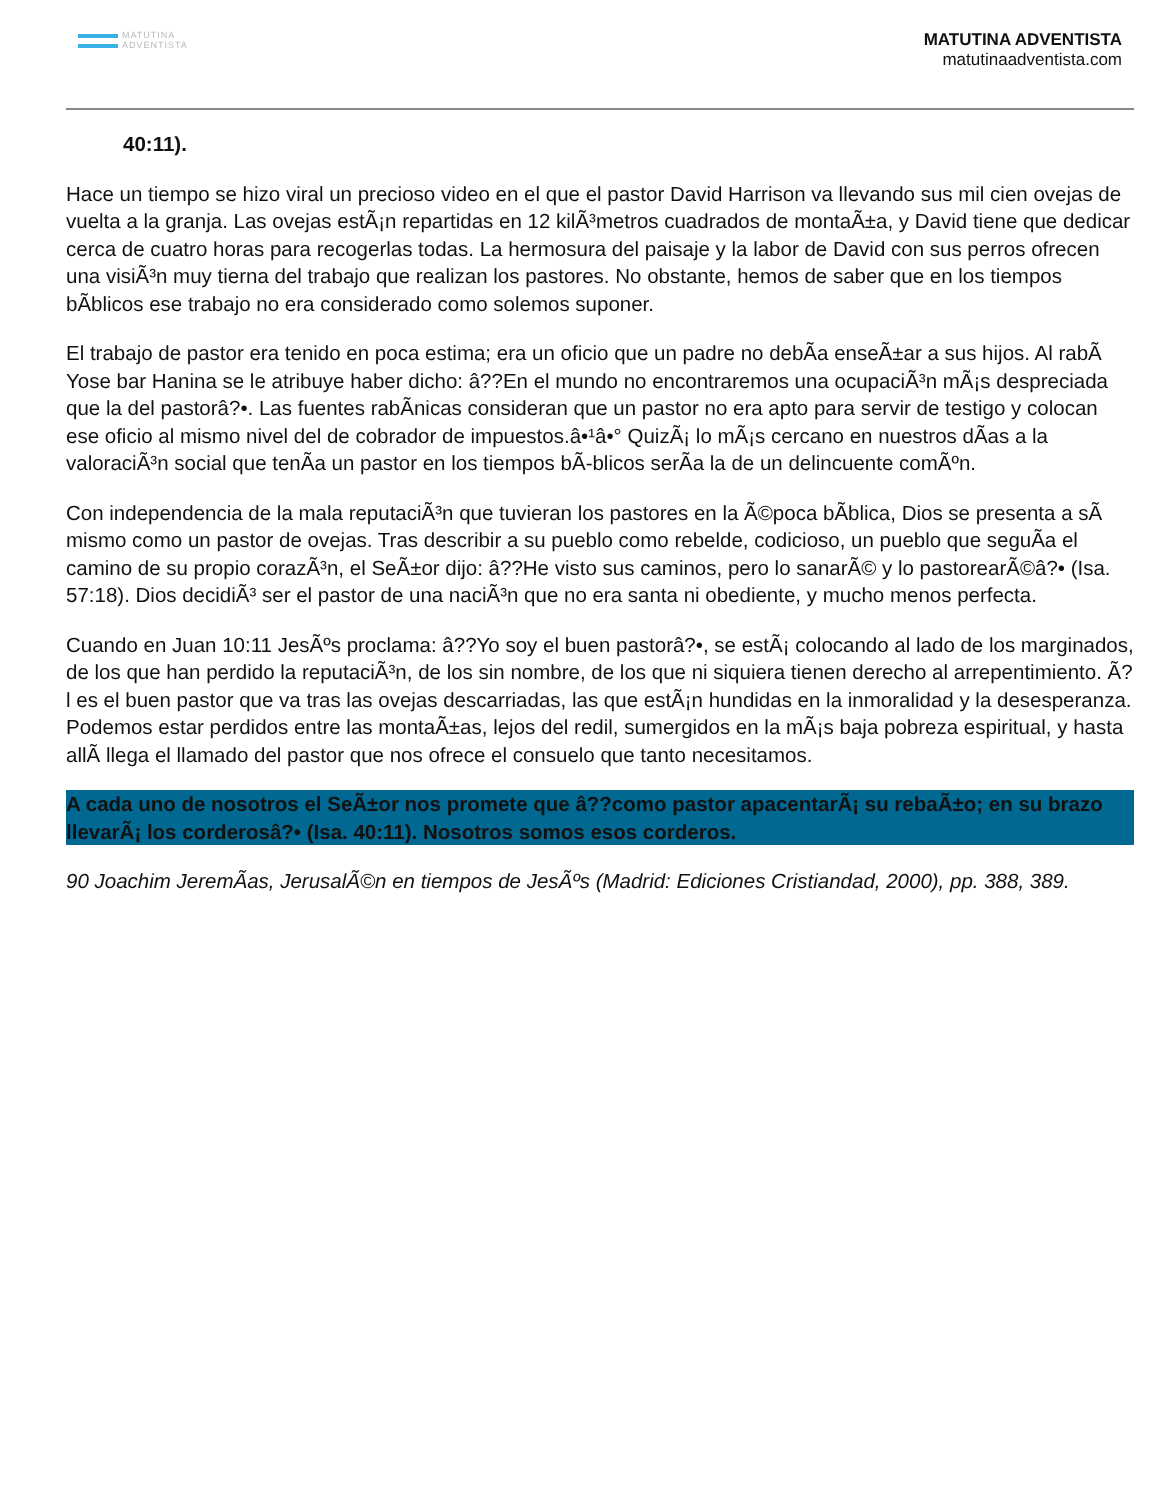MATUTINA
ADVENTISTA
MATUTINA ADVENTISTA
matutinaadventista.com
40:11).
Hace un tiempo se hizo viral un precioso video en el que el pastor David Harrison va llevando sus mil cien ovejas de vuelta a la granja. Las ovejas estÃ¡n repartidas en 12 kilÃ³metros cuadrados de montaÃ±a, y David tiene que dedicar cerca de cuatro horas para recogerlas todas. La hermosura del paisaje y la labor de David con sus perros ofrecen una visiÃ³n muy tierna del trabajo que realizan los pastores. No obstante, hemos de saber que en los tiempos bÃblicos ese trabajo no era considerado como solemos suponer.
El trabajo de pastor era tenido en poca estima; era un oficio que un padre no debÃa enseÃ±ar a sus hijos. Al rabÃ Yose bar Hanina se le atribuye haber dicho: â??En el mundo no encontraremos una ocupaciÃ³n mÃ¡s despreciada que la del pastorâ?•. Las fuentes rabÃnicas consideran que un pastor no era apto para servir de testigo y colocan ese oficio al mismo nivel del de cobrador de impuestos.â•¹â•° QuizÃ¡ lo mÃ¡s cercano en nuestros dÃas a la valoraciÃ³n social que tenÃa un pastor en los tiempos bÃ-blicos serÃa la de un delincuente comÃºn.
Con independencia de la mala reputaciÃ³n que tuvieran los pastores en la Ã©poca bÃblica, Dios se presenta a sÃ mismo como un pastor de ovejas. Tras describir a su pueblo como rebelde, codicioso, un pueblo que seguÃa el camino de su propio corazÃ³n, el SeÃ±or dijo: â??He visto sus caminos, pero lo sanarÃ© y lo pastorearÃ©â?• (Isa. 57:18). Dios decidiÃ³ ser el pastor de una naciÃ³n que no era santa ni obediente, y mucho menos perfecta.
Cuando en Juan 10:11 JesÃºs proclama: â??Yo soy el buen pastorâ?•, se estÃ¡ colocando al lado de los marginados, de los que han perdido la reputaciÃ³n, de los sin nombre, de los que ni siquiera tienen derecho al arrepentimiento. Ã?l es el buen pastor que va tras las ovejas descarriadas, las que estÃ¡n hundidas en la inmoralidad y la desesperanza. Podemos estar perdidos entre las montaÃ±as, lejos del redil, sumergidos en la mÃ¡s baja pobreza espiritual, y hasta allÃ llega el llamado del pastor que nos ofrece el consuelo que tanto necesitamos.
A cada uno de nosotros el SeÃ±or nos promete que â??como pastor apacentarÃ¡ su rebaÃ±o; en su brazo llevarÃ¡ los corderosâ?• (Isa. 40:11). Nosotros somos esos corderos.
90 Joachim JeremÃas, JerusalÃ©n en tiempos de JesÃºs (Madrid: Ediciones Cristiandad, 2000), pp. 388, 389.